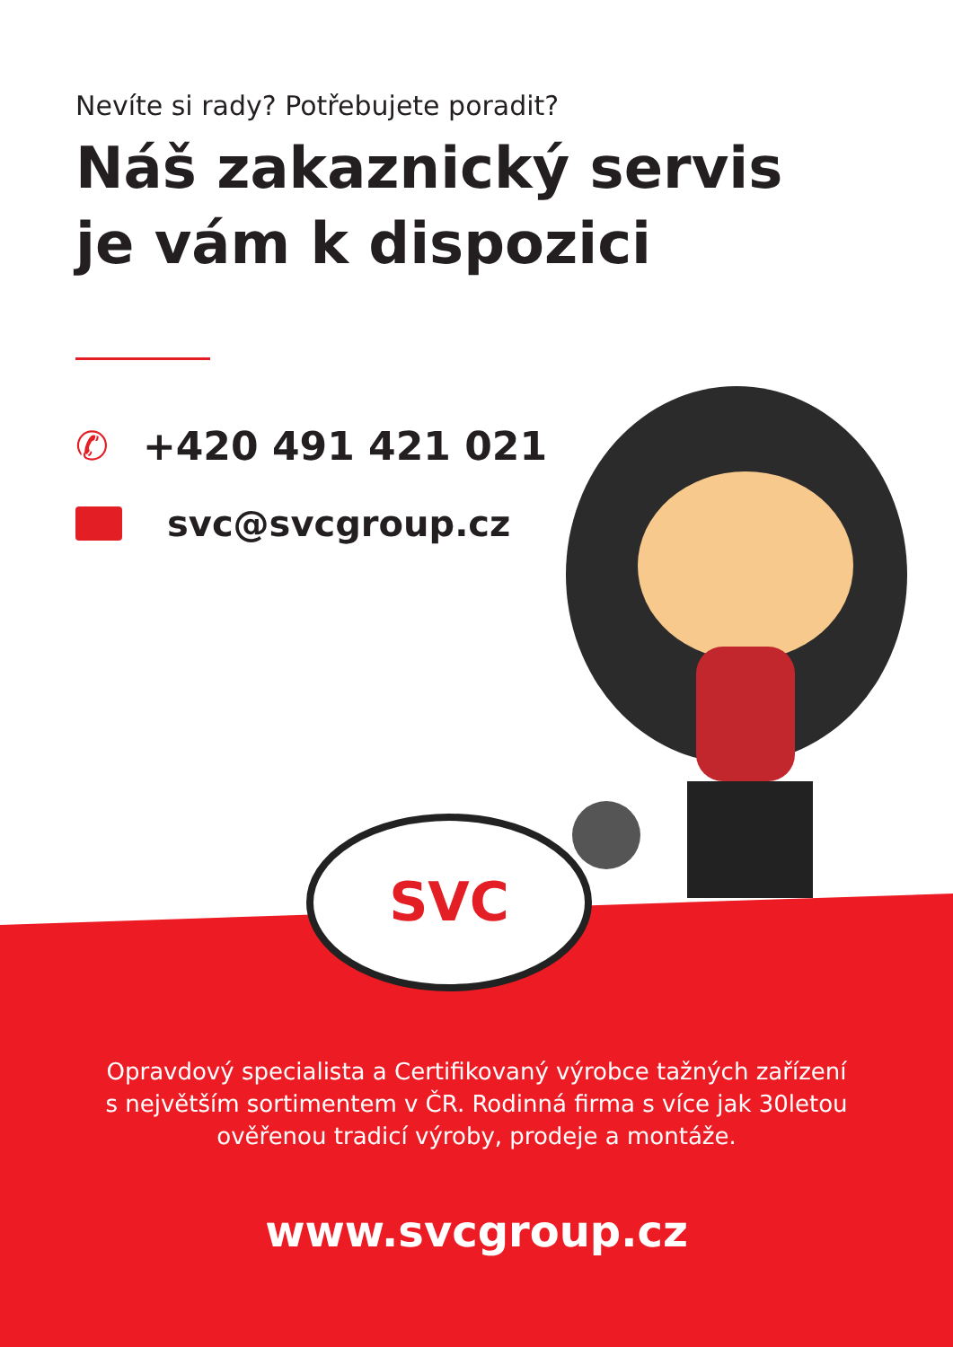SVC
Nevíte si rady? Potřebujete poradit?
Náš zakaznický servis
je vám k dispozici
✆ +420 491 421 021
svc@svcgroup.cz
Opravdový specialista a Certifikovaný výrobce tažných zařízení
s největším sortimentem v ČR. Rodinná firma s více jak 30letou
ověřenou tradicí výroby, prodeje a montáže.
www.svcgroup.cz